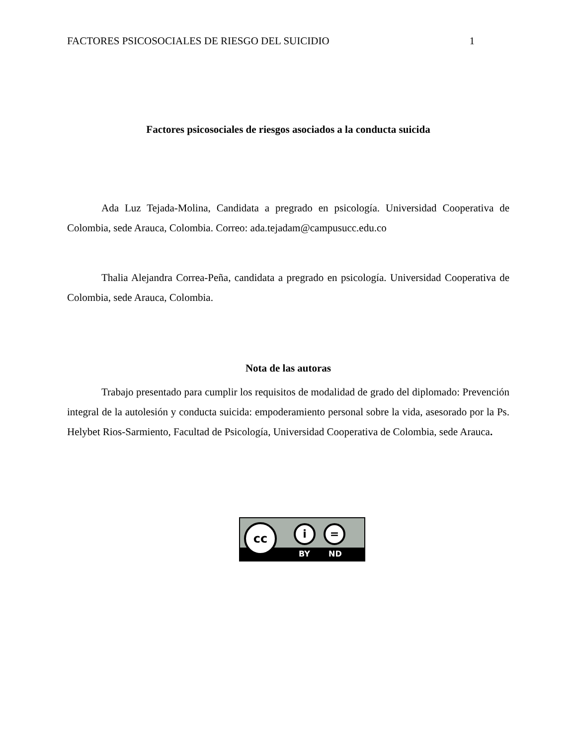FACTORES PSICOSOCIALES DE RIESGO DEL SUICIDIO 1
Factores psicosociales de riesgos asociados a la conducta suicida
Ada Luz Tejada-Molina, Candidata a pregrado en psicología. Universidad Cooperativa de Colombia, sede Arauca, Colombia. Correo: ada.tejadam@campusucc.edu.co
Thalia Alejandra Correa-Peña, candidata a pregrado en psicología. Universidad Cooperativa de Colombia, sede Arauca, Colombia.
Nota de las autoras
Trabajo presentado para cumplir los requisitos de modalidad de grado del diplomado: Prevención integral de la autolesión y conducta suicida: empoderamiento personal sobre la vida, asesorado por la Ps. Helybet Rios-Sarmiento, Facultad de Psicología, Universidad Cooperativa de Colombia, sede Arauca.
BY ND
cc i =